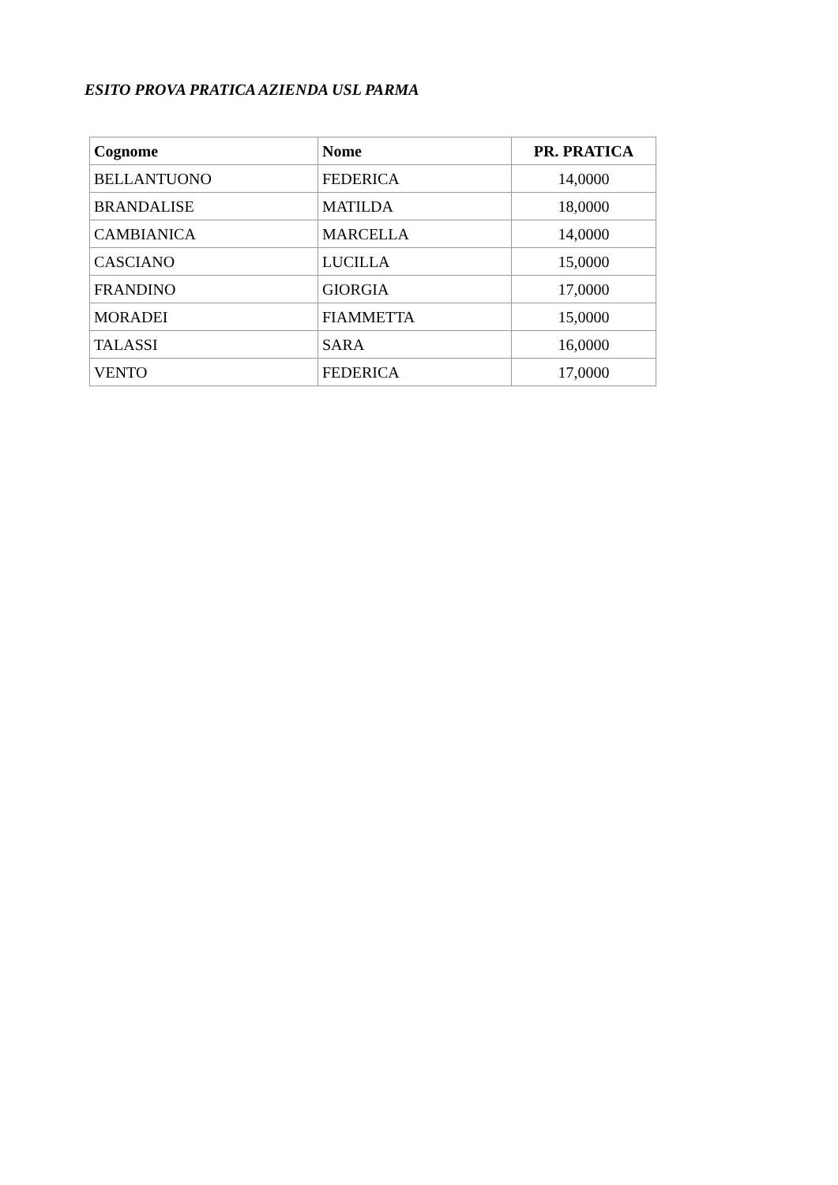ESITO PROVA PRATICA AZIENDA USL PARMA
| Cognome | Nome | PR. PRATICA |
| --- | --- | --- |
| BELLANTUONO | FEDERICA | 14,0000 |
| BRANDALISE | MATILDA | 18,0000 |
| CAMBIANICA | MARCELLA | 14,0000 |
| CASCIANO | LUCILLA | 15,0000 |
| FRANDINO | GIORGIA | 17,0000 |
| MORADEI | FIAMMETTA | 15,0000 |
| TALASSI | SARA | 16,0000 |
| VENTO | FEDERICA | 17,0000 |